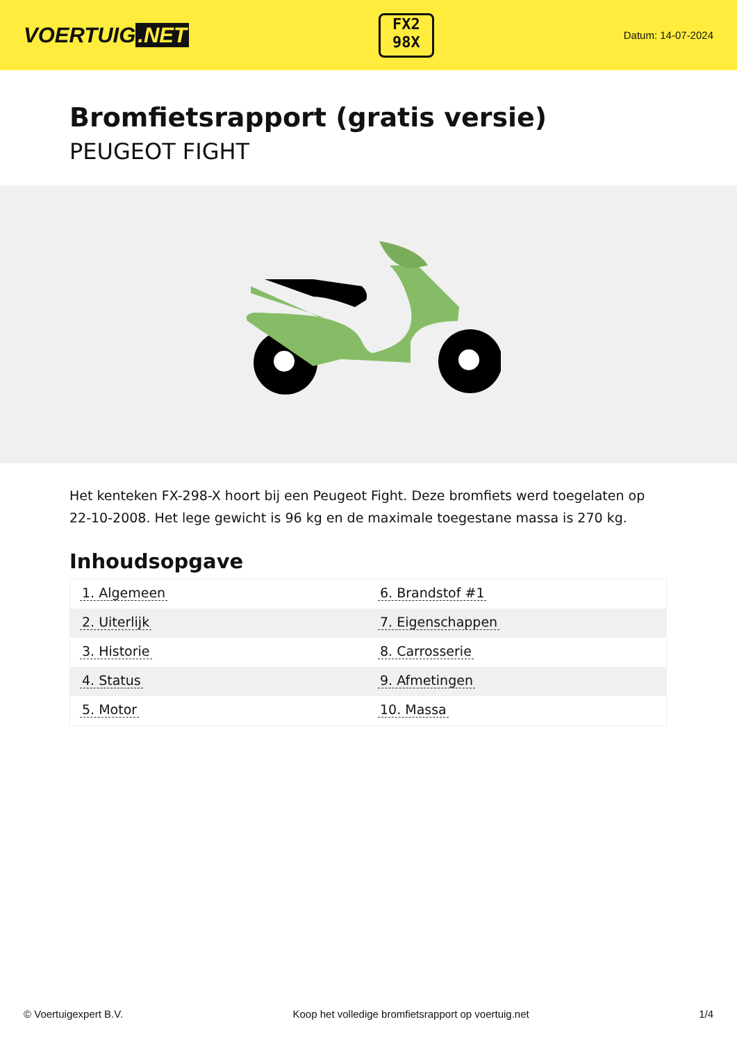VOERTUIG.NET
FX2
98X
Datum: 14-07-2024
Bromfietsrapport (gratis versie)
PEUGEOT FIGHT
Het kenteken FX-298-X hoort bij een Peugeot Fight. Deze bromfiets werd toegelaten op 22-10-2008. Het lege gewicht is 96 kg en de maximale toegestane massa is 270 kg.
Inhoudsopgave
| 1. Algemeen | 6. Brandstof #1 |
| 2. Uiterlijk | 7. Eigenschappen |
| 3. Historie | 8. Carrosserie |
| 4. Status | 9. Afmetingen |
| 5. Motor | 10. Massa |
© Voertuigexpert B.V. Koop het volledige bromfietsrapport op voertuig.net 1/4